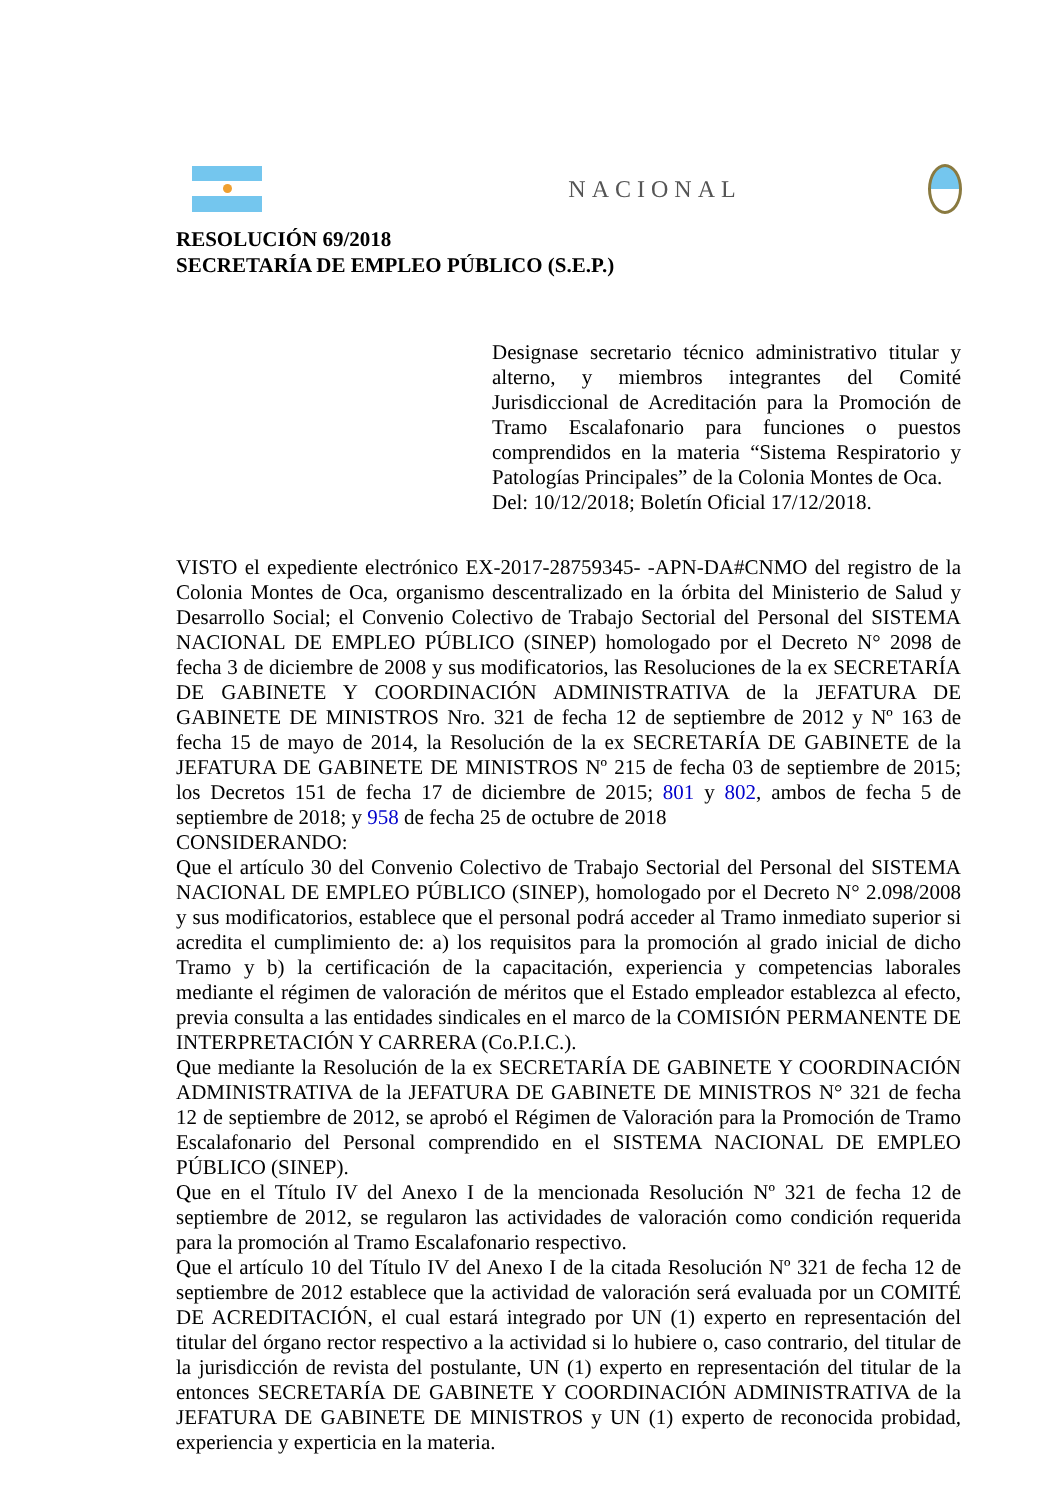NACIONAL
RESOLUCIÓN 69/2018
SECRETARÍA DE EMPLEO PÚBLICO (S.E.P.)
Designase secretario técnico administrativo titular y alterno, y miembros integrantes del Comité Jurisdiccional de Acreditación para la Promoción de Tramo Escalafonario para funciones o puestos comprendidos en la materia “Sistema Respiratorio y Patologías Principales” de la Colonia Montes de Oca.
Del: 10/12/2018; Boletín Oficial 17/12/2018.
VISTO el expediente electrónico EX-2017-28759345- -APN-DA#CNMO del registro de la Colonia Montes de Oca, organismo descentralizado en la órbita del Ministerio de Salud y Desarrollo Social; el Convenio Colectivo de Trabajo Sectorial del Personal del SISTEMA NACIONAL DE EMPLEO PÚBLICO (SINEP) homologado por el Decreto N° 2098 de fecha 3 de diciembre de 2008 y sus modificatorios, las Resoluciones de la ex SECRETARÍA DE GABINETE Y COORDINACIÓN ADMINISTRATIVA de la JEFATURA DE GABINETE DE MINISTROS Nro. 321 de fecha 12 de septiembre de 2012 y Nº 163 de fecha 15 de mayo de 2014, la Resolución de la ex SECRETARÍA DE GABINETE de la JEFATURA DE GABINETE DE MINISTROS Nº 215 de fecha 03 de septiembre de 2015; los Decretos 151 de fecha 17 de diciembre de 2015; 801 y 802, ambos de fecha 5 de septiembre de 2018; y 958 de fecha 25 de octubre de 2018
CONSIDERANDO:
Que el artículo 30 del Convenio Colectivo de Trabajo Sectorial del Personal del SISTEMA NACIONAL DE EMPLEO PÚBLICO (SINEP), homologado por el Decreto N° 2.098/2008 y sus modificatorios, establece que el personal podrá acceder al Tramo inmediato superior si acredita el cumplimiento de: a) los requisitos para la promoción al grado inicial de dicho Tramo y b) la certificación de la capacitación, experiencia y competencias laborales mediante el régimen de valoración de méritos que el Estado empleador establezca al efecto, previa consulta a las entidades sindicales en el marco de la COMISIÓN PERMANENTE DE INTERPRETACIÓN Y CARRERA (Co.P.I.C.).
Que mediante la Resolución de la ex SECRETARÍA DE GABINETE Y COORDINACIÓN ADMINISTRATIVA de la JEFATURA DE GABINETE DE MINISTROS N° 321 de fecha 12 de septiembre de 2012, se aprobó el Régimen de Valoración para la Promoción de Tramo Escalafonario del Personal comprendido en el SISTEMA NACIONAL DE EMPLEO PÚBLICO (SINEP).
Que en el Título IV del Anexo I de la mencionada Resolución Nº 321 de fecha 12 de septiembre de 2012, se regularon las actividades de valoración como condición requerida para la promoción al Tramo Escalafonario respectivo.
Que el artículo 10 del Título IV del Anexo I de la citada Resolución Nº 321 de fecha 12 de septiembre de 2012 establece que la actividad de valoración será evaluada por un COMITÉ DE ACREDITACIÓN, el cual estará integrado por UN (1) experto en representación del titular del órgano rector respectivo a la actividad si lo hubiere o, caso contrario, del titular de la jurisdicción de revista del postulante, UN (1) experto en representación del titular de la entonces SECRETARÍA DE GABINETE Y COORDINACIÓN ADMINISTRATIVA de la JEFATURA DE GABINETE DE MINISTROS y UN (1) experto de reconocida probidad, experiencia y experticia en la materia.